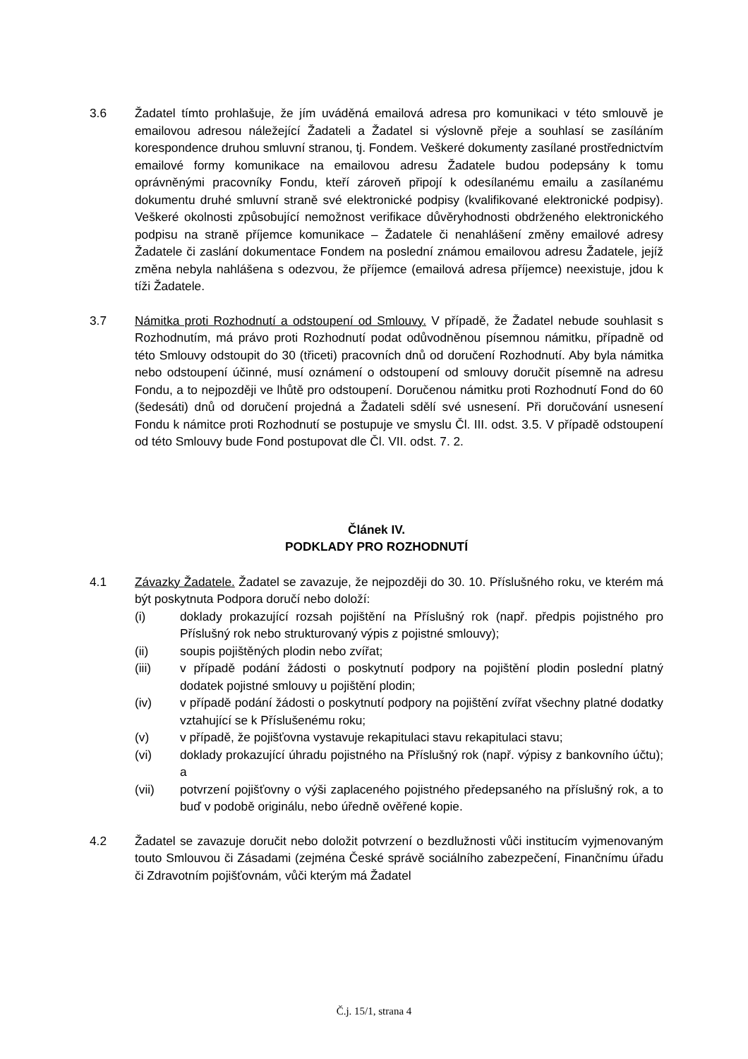3.6 Žadatel tímto prohlašuje, že jím uváděná emailová adresa pro komunikaci v této smlouvě je emailovou adresou náležející Žadateli a Žadatel si výslovně přeje a souhlasí se zasíláním korespondence druhou smluvní stranou, tj. Fondem. Veškeré dokumenty zasílané prostřednictvím emailové formy komunikace na emailovou adresu Žadatele budou podepsány k tomu oprávněnými pracovníky Fondu, kteří zároveň připojí k odesílanému emailu a zasílanému dokumentu druhé smluvní straně své elektronické podpisy (kvalifikované elektronické podpisy). Veškeré okolnosti způsobující nemožnost verifikace důvěryhodnosti obdrženého elektronického podpisu na straně příjemce komunikace – Žadatele či nenahlášení změny emailové adresy Žadatele či zaslání dokumentace Fondem na poslední známou emailovou adresu Žadatele, jejíž změna nebyla nahlášena s odezvou, že příjemce (emailová adresa příjemce) neexistuje, jdou k tíži Žadatele.
3.7 Námitka proti Rozhodnutí a odstoupení od Smlouvy. V případě, že Žadatel nebude souhlasit s Rozhodnutím, má právo proti Rozhodnutí podat odůvodněnou písemnou námitku, případně od této Smlouvy odstoupit do 30 (třiceti) pracovních dnů od doručení Rozhodnutí. Aby byla námitka nebo odstoupení účinné, musí oznámení o odstoupení od smlouvy doručit písemně na adresu Fondu, a to nejpozději ve lhůtě pro odstoupení. Doručenou námitku proti Rozhodnutí Fond do 60 (šedesáti) dnů od doručení projedná a Žadateli sdělí své usnesení. Při doručování usnesení Fondu k námitce proti Rozhodnutí se postupuje ve smyslu Čl. III. odst. 3.5. V případě odstoupení od této Smlouvy bude Fond postupovat dle Čl. VII. odst. 7. 2.
Článek IV.
PODKLADY PRO ROZHODNUTÍ
4.1 Závazky Žadatele. Žadatel se zavazuje, že nejpozději do 30. 10. Příslušného roku, ve kterém má být poskytnuta Podpora doručí nebo doloží:
(i) doklady prokazující rozsah pojištění na Příslušný rok (např. předpis pojistného pro Příslušný rok nebo strukturovaný výpis z pojistné smlouvy);
(ii) soupis pojištěných plodin nebo zvířat;
(iii) v případě podání žádosti o poskytnutí podpory na pojištění plodin poslední platný dodatek pojistné smlouvy u pojištění plodin;
(iv) v případě podání žádosti o poskytnutí podpory na pojištění zvířat všechny platné dodatky vztahující se k Příslušenému roku;
(v) v případě, že pojišťovna vystavuje rekapitulaci stavu rekapitulaci stavu;
(vi) doklady prokazující úhradu pojistného na Příslušný rok (např. výpisy z bankovního účtu); a
(vii) potvrzení pojišťovny o výši zaplaceného pojistného předepsaného na příslušný rok, a to buď v podobě originálu, nebo úředně ověřené kopie.
4.2 Žadatel se zavazuje doručit nebo doložit potvrzení o bezdlužnosti vůči institucím vyjmenovaným touto Smlouvou či Zásadami (zejména České správě sociálního zabezpečení, Finančnímu úřadu či Zdravotním pojišťovnám, vůči kterým má Žadatel
Č.j. 15/1, strana 4